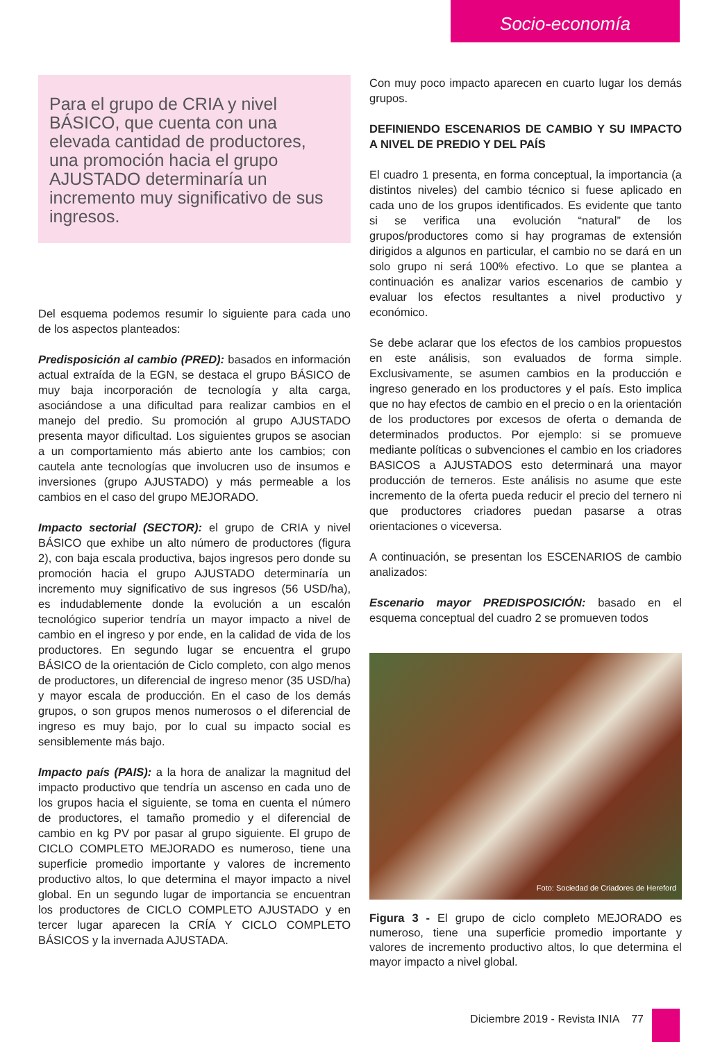Socio-economía
Para el grupo de CRIA y nivel BÁSICO, que cuenta con una elevada cantidad de productores, una promoción hacia el grupo AJUSTADO determinaría un incremento muy significativo de sus ingresos.
Del esquema podemos resumir lo siguiente para cada uno de los aspectos planteados:
Predisposición al cambio (PRED): basados en información actual extraída de la EGN, se destaca el grupo BÁSICO de muy baja incorporación de tecnología y alta carga, asociándose a una dificultad para realizar cambios en el manejo del predio. Su promoción al grupo AJUSTADO presenta mayor dificultad. Los siguientes grupos se asocian a un comportamiento más abierto ante los cambios; con cautela ante tecnologías que involucren uso de insumos e inversiones (grupo AJUSTADO) y más permeable a los cambios en el caso del grupo MEJORADO.
Impacto sectorial (SECTOR): el grupo de CRIA y nivel BÁSICO que exhibe un alto número de productores (figura 2), con baja escala productiva, bajos ingresos pero donde su promoción hacia el grupo AJUSTADO determinaría un incremento muy significativo de sus ingresos (56 USD/ha), es indudablemente donde la evolución a un escalón tecnológico superior tendría un mayor impacto a nivel de cambio en el ingreso y por ende, en la calidad de vida de los productores. En segundo lugar se encuentra el grupo BÁSICO de la orientación de Ciclo completo, con algo menos de productores, un diferencial de ingreso menor (35 USD/ha) y mayor escala de producción. En el caso de los demás grupos, o son grupos menos numerosos o el diferencial de ingreso es muy bajo, por lo cual su impacto social es sensiblemente más bajo.
Impacto país (PAIS): a la hora de analizar la magnitud del impacto productivo que tendría un ascenso en cada uno de los grupos hacia el siguiente, se toma en cuenta el número de productores, el tamaño promedio y el diferencial de cambio en kg PV por pasar al grupo siguiente. El grupo de CICLO COMPLETO MEJORADO es numeroso, tiene una superficie promedio importante y valores de incremento productivo altos, lo que determina el mayor impacto a nivel global. En un segundo lugar de importancia se encuentran los productores de CICLO COMPLETO AJUSTADO y en tercer lugar aparecen la CRÍA Y CICLO COMPLETO BÁSICOS y la invernada AJUSTADA.
Con muy poco impacto aparecen en cuarto lugar los demás grupos.
DEFINIENDO ESCENARIOS DE CAMBIO Y SU IMPACTO A NIVEL DE PREDIO Y DEL PAÍS
El cuadro 1 presenta, en forma conceptual, la importancia (a distintos niveles) del cambio técnico si fuese aplicado en cada uno de los grupos identificados. Es evidente que tanto si se verifica una evolución “natural” de los grupos/productores como si hay programas de extensión dirigidos a algunos en particular, el cambio no se dará en un solo grupo ni será 100% efectivo. Lo que se plantea a continuación es analizar varios escenarios de cambio y evaluar los efectos resultantes a nivel productivo y económico.
Se debe aclarar que los efectos de los cambios propuestos en este análisis, son evaluados de forma simple. Exclusivamente, se asumen cambios en la producción e ingreso generado en los productores y el país. Esto implica que no hay efectos de cambio en el precio o en la orientación de los productores por excesos de oferta o demanda de determinados productos. Por ejemplo: si se promueve mediante políticas o subvenciones el cambio en los criadores BASICOS a AJUSTADOS esto determinará una mayor producción de terneros. Este análisis no asume que este incremento de la oferta pueda reducir el precio del ternero ni que productores criadores puedan pasarse a otras orientaciones o viceversa.
A continuación, se presentan los ESCENARIOS de cambio analizados:
Escenario mayor PREDISPOSICIÓN: basado en el esquema conceptual del cuadro 2 se promueven todos
Foto: Sociedad de Criadores de Hereford
Figura 3 - El grupo de ciclo completo MEJORADO es numeroso, tiene una superficie promedio importante y valores de incremento productivo altos, lo que determina el mayor impacto a nivel global.
Diciembre 2019 - Revista INIA 77